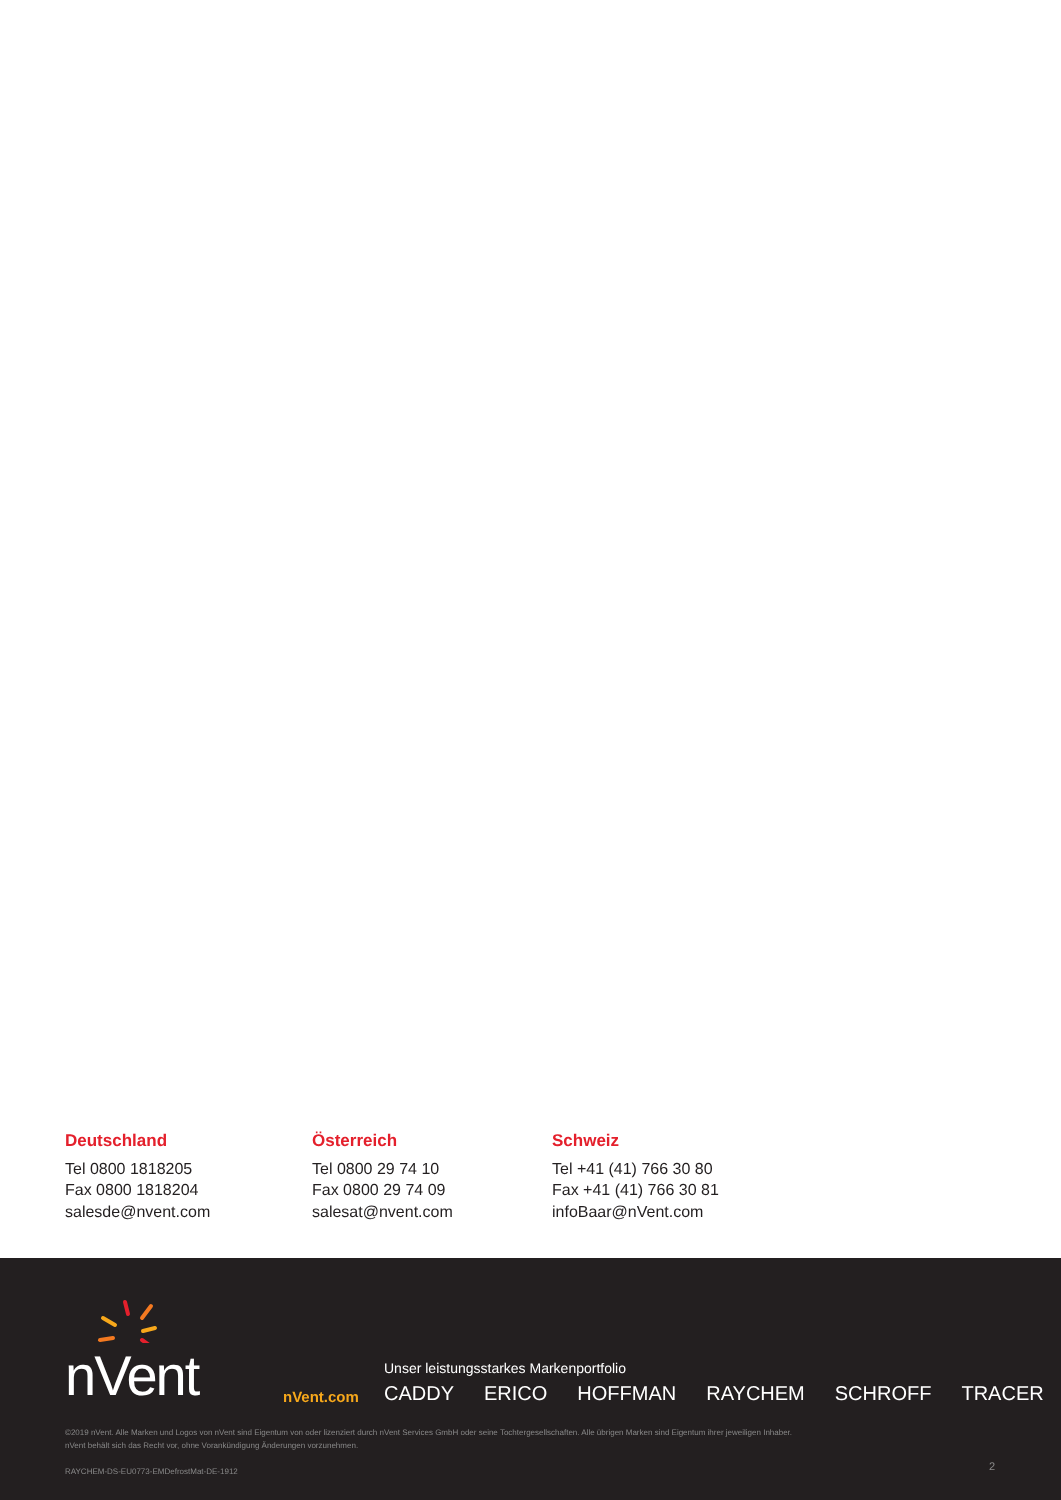Deutschland
Tel 0800 1818205
Fax 0800 1818204
salesde@nvent.com
Österreich
Tel 0800 29 74 10
Fax 0800 29 74 09
salesat@nvent.com
Schweiz
Tel +41 (41) 766 30 80
Fax +41 (41) 766 30 81
infoBaar@nVent.com
nVent
nVent.com
Unser leistungsstarkes Markenportfolio
CADDY ERICO HOFFMAN RAYCHEM SCHROFF TRACER
©2019 nVent. Alle Marken und Logos von nVent sind Eigentum von oder lizenziert durch nVent Services GmbH oder seine Tochtergesellschaften. Alle übrigen Marken sind Eigentum ihrer jeweiligen Inhaber.
nVent behält sich das Recht vor, ohne Vorankündigung Änderungen vorzunehmen.
RAYCHEM-DS-EU0773-EMDefrostMat-DE-1912
2